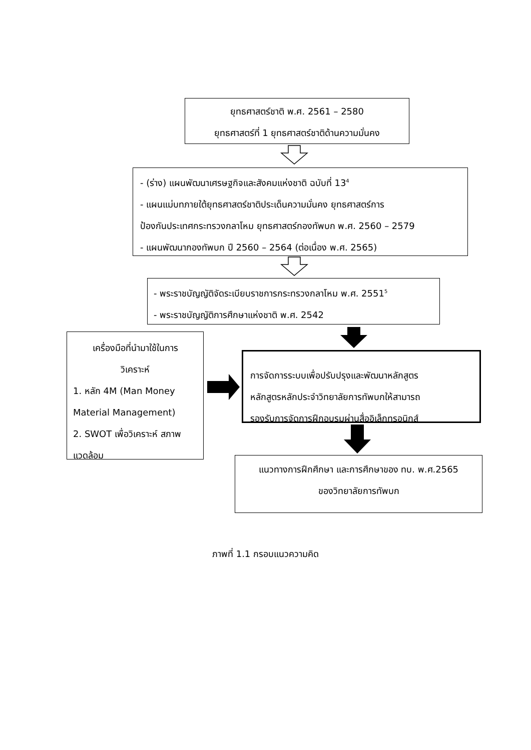ยุทธศาสตร์ชาติ พ.ศ. 2561 – 2580
ยุทธศาสตร์ที่ 1 ยุทธศาสตร์ชาติด้านความมั่นคง
- (ร่าง) แผนพัฒนาเศรษฐกิจและสังคมแห่งชาติ ฉบับที่ 13<sup>4</sup>
- แผนแม่บทภายใต้ยุทธศาสตร์ชาติประเด็นความมั่นคง ยุทธศาสตร์การ
ป้องกันประเทศกระทรวงกลาโหม ยุทธศาสตร์กองทัพบก พ.ศ. 2560 – 2579
- แผนพัฒนากองทัพบก ปี 2560 – 2564 (ต่อเนื่อง พ.ศ. 2565)
- พระราชบัญญัติจัดระเบียบราชการกระทรวงกลาโหม พ.ศ. 2551<sup>5</sup>
- พระราชบัญญัติการศึกษาแห่งชาติ พ.ศ. 2542
เครื่องมือที่นำมาใช้ในการ
วิเคราะห์
1. หลัก 4M (Man Money Material Management)
2. SWOT เพื่อวิเคราะห์ สภาพแวดล้อม
การจัดการระบบเพื่อปรับปรุงและพัฒนาหลักสูตร
หลักสูตรหลักประจำวิทยาลัยการทัพบกให้สามารถ
รองรับการจัดการฝึกอบรมผ่านสื่ออิเล็กทรอนิกส์
แนวทางการฝึกศึกษา และการศึกษาของ ทบ. พ.ศ.2565
ของวิทยาลัยการทัพบก
ภาพที่ 1.1 กรอบแนวความคิด